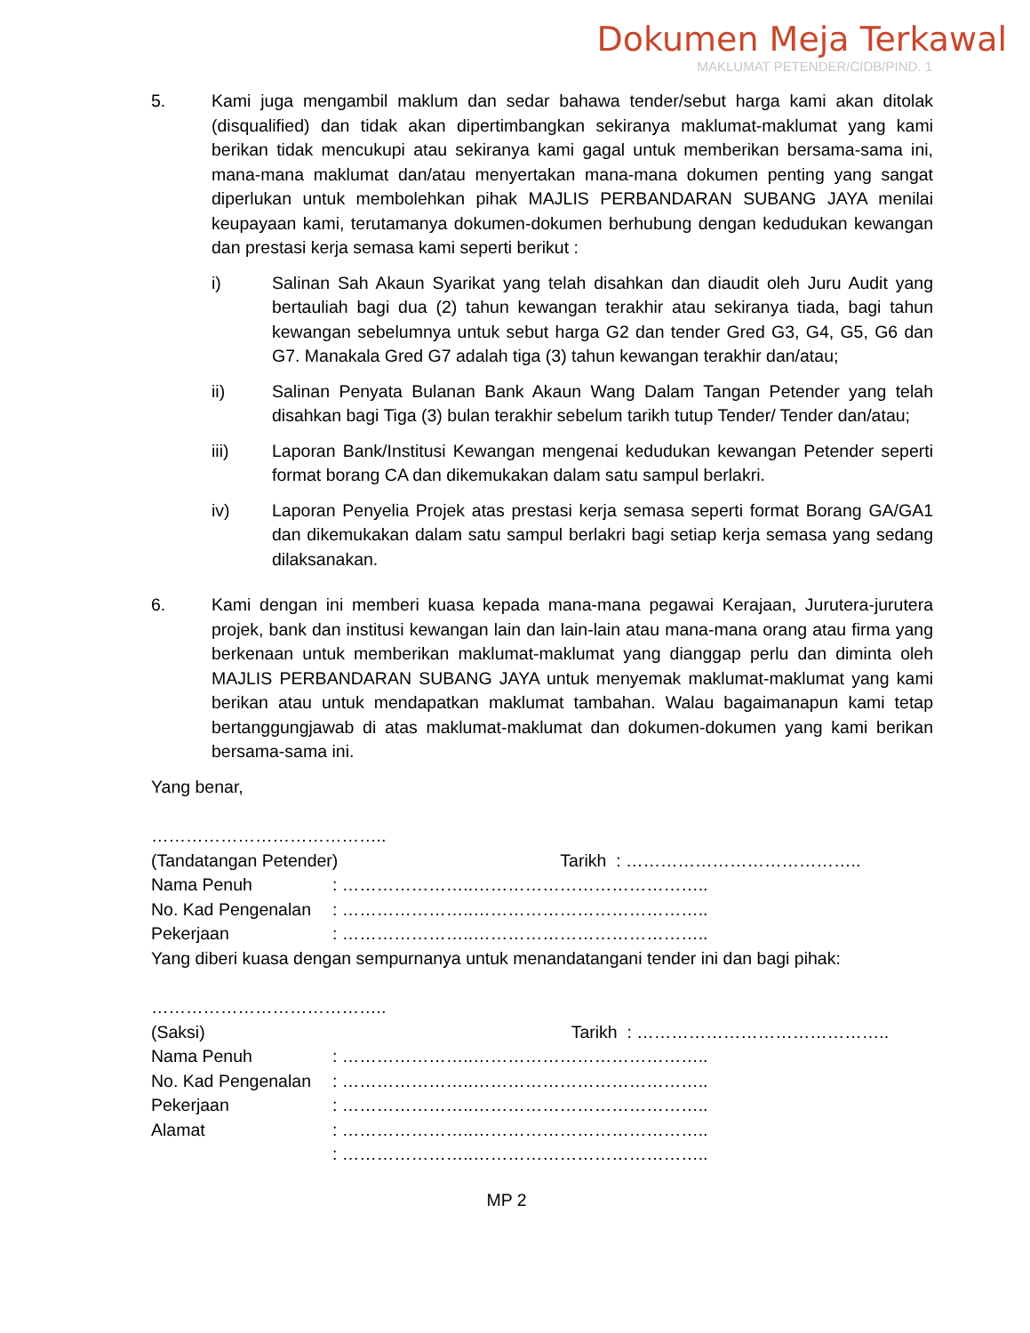Dokumen Meja Terkawal
MAKLUMAT PETENDER/CIDB/PIND. 1
5. Kami juga mengambil maklum dan sedar bahawa tender/sebut harga kami akan ditolak (disqualified) dan tidak akan dipertimbangkan sekiranya maklumat-maklumat yang kami berikan tidak mencukupi atau sekiranya kami gagal untuk memberikan bersama-sama ini, mana-mana maklumat dan/atau menyertakan mana-mana dokumen penting yang sangat diperlukan untuk membolehkan pihak MAJLIS PERBANDARAN SUBANG JAYA menilai keupayaan kami, terutamanya dokumen-dokumen berhubung dengan kedudukan kewangan dan prestasi kerja semasa kami seperti berikut :
i) Salinan Sah Akaun Syarikat yang telah disahkan dan diaudit oleh Juru Audit yang bertauliah bagi dua (2) tahun kewangan terakhir atau sekiranya tiada, bagi tahun kewangan sebelumnya untuk sebut harga G2 dan tender Gred G3, G4, G5, G6 dan G7. Manakala Gred G7 adalah tiga (3) tahun kewangan terakhir dan/atau;
ii) Salinan Penyata Bulanan Bank Akaun Wang Dalam Tangan Petender yang telah disahkan bagi Tiga (3) bulan terakhir sebelum tarikh tutup Tender/ Tender dan/atau;
iii) Laporan Bank/Institusi Kewangan mengenai kedudukan kewangan Petender seperti format borang CA dan dikemukakan dalam satu sampul berlakri.
iv) Laporan Penyelia Projek atas prestasi kerja semasa seperti format Borang GA/GA1 dan dikemukakan dalam satu sampul berlakri bagi setiap kerja semasa yang sedang dilaksanakan.
6. Kami dengan ini memberi kuasa kepada mana-mana pegawai Kerajaan, Jurutera-jurutera projek, bank dan institusi kewangan lain dan lain-lain atau mana-mana orang atau firma yang berkenaan untuk memberikan maklumat-maklumat yang dianggap perlu dan diminta oleh MAJLIS PERBANDARAN SUBANG JAYA untuk menyemak maklumat-maklumat yang kami berikan atau untuk mendapatkan maklumat tambahan. Walau bagaimanapun kami tetap bertanggungjawab di atas maklumat-maklumat dan dokumen-dokumen yang kami berikan bersama-sama ini.
Yang benar,
…………………………………..
(Tandatangan Petender) Tarikh : …………………………………..
Nama Penuh: …………………..…………………………………..
No. Kad Pengenalan: …………………..…………………………………..
Pekerjaan: …………………..…………………………………..
Yang diberi kuasa dengan sempurnanya untuk menandatangani tender ini dan bagi pihak:
…………………………………..
(Saksi) Tarikh : ……………………………………..
Nama Penuh: …………………..…………………………………..
No. Kad Pengenalan: …………………..…………………………………..
Pekerjaan: …………………..…………………………………..
Alamat: …………………..…………………………………..
: …………………..…………………………………..
MP 2